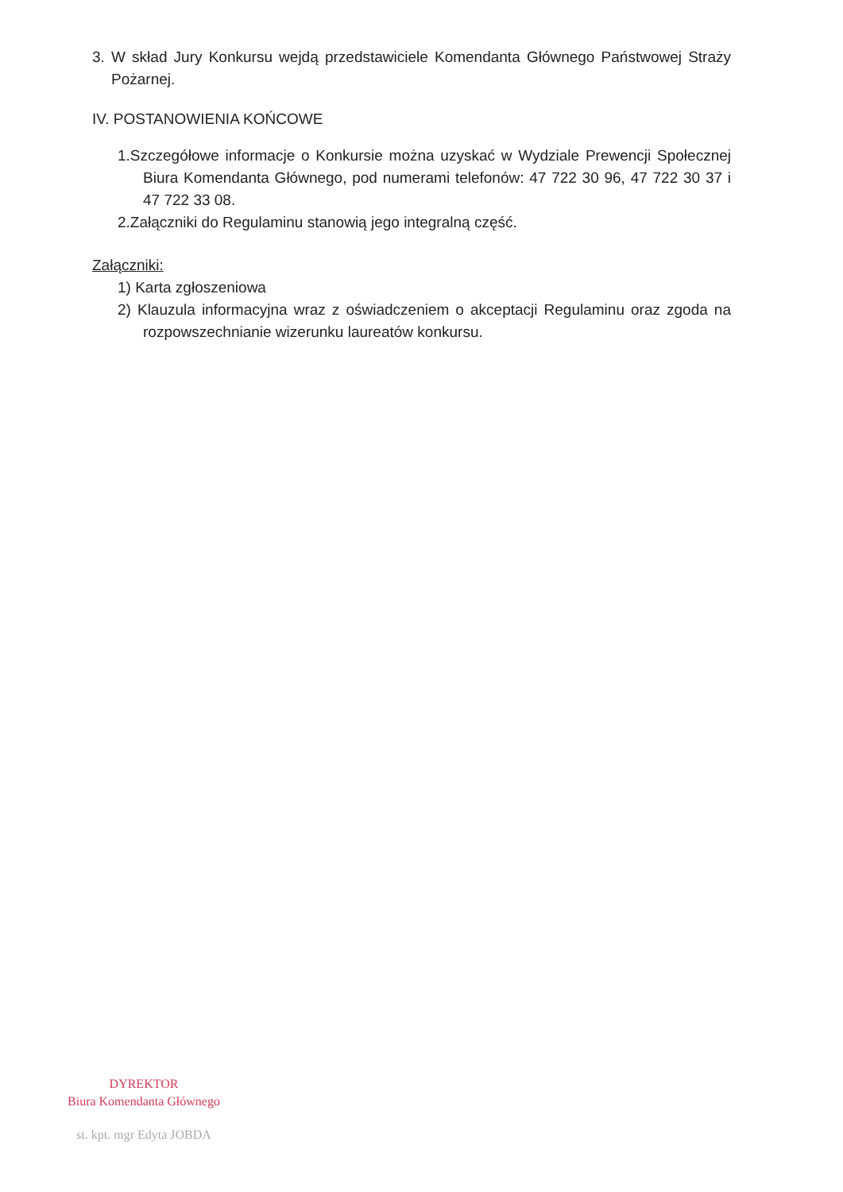3. W skład Jury Konkursu wejdą przedstawiciele Komendanta Głównego Państwowej Straży Pożarnej.
IV. POSTANOWIENIA KOŃCOWE
1.Szczegółowe informacje o Konkursie można uzyskać w Wydziale Prewencji Społecznej Biura Komendanta Głównego, pod numerami telefonów: 47 722 30 96, 47 722 30 37 i 47 722 33 08.
2.Załączniki do Regulaminu stanowią jego integralną część.
Załączniki:
1) Karta zgłoszeniowa
2) Klauzula informacyjna wraz z oświadczeniem o akceptacji Regulaminu oraz zgoda na rozpowszechnianie wizerunku laureatów konkursu.
DYREKTOR
Biura Komendanta Głównego
st. kpt. mgr Edyta JOBDA